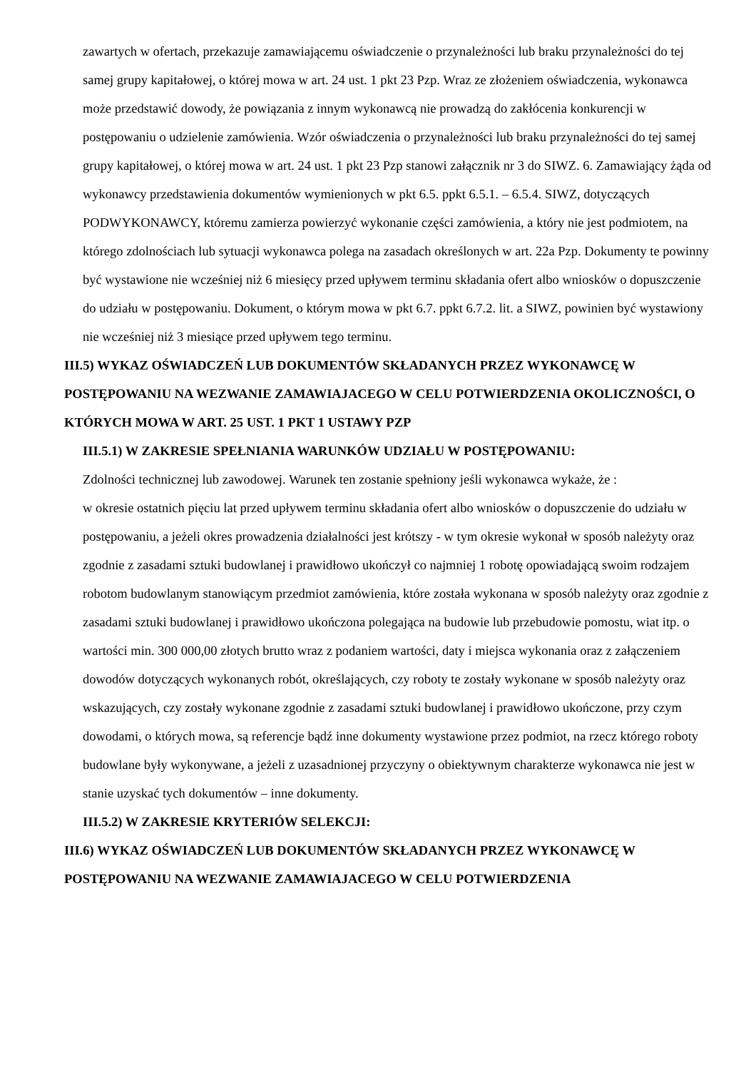zawartych w ofertach, przekazuje zamawiającemu oświadczenie o przynależności lub braku przynależności do tej samej grupy kapitałowej, o której mowa w art. 24 ust. 1 pkt 23 Pzp. Wraz ze złożeniem oświadczenia, wykonawca może przedstawić dowody, że powiązania z innym wykonawcą nie prowadzą do zakłócenia konkurencji w postępowaniu o udzielenie zamówienia. Wzór oświadczenia o przynależności lub braku przynależności do tej samej grupy kapitałowej, o której mowa w art. 24 ust. 1 pkt 23 Pzp stanowi załącznik nr 3 do SIWZ. 6. Zamawiający żąda od wykonawcy przedstawienia dokumentów wymienionych w pkt 6.5. ppkt 6.5.1. – 6.5.4. SIWZ, dotyczących PODWYKONAWCY, któremu zamierza powierzyć wykonanie części zamówienia, a który nie jest podmiotem, na którego zdolnościach lub sytuacji wykonawca polega na zasadach określonych w art. 22a Pzp. Dokumenty te powinny być wystawione nie wcześniej niż 6 miesięcy przed upływem terminu składania ofert albo wniosków o dopuszczenie do udziału w postępowaniu. Dokument, o którym mowa w pkt 6.7. ppkt 6.7.2. lit. a SIWZ, powinien być wystawiony nie wcześniej niż 3 miesiące przed upływem tego terminu.
III.5) WYKAZ OŚWIADCZEŃ LUB DOKUMENTÓW SKŁADANYCH PRZEZ WYKONAWCĘ W POSTĘPOWANIU NA WEZWANIE ZAMAWIAJACEGO W CELU POTWIERDZENIA OKOLICZNOŚCI, O KTÓRYCH MOWA W ART. 25 UST. 1 PKT 1 USTAWY PZP
III.5.1) W ZAKRESIE SPEŁNIANIA WARUNKÓW UDZIAŁU W POSTĘPOWANIU:
Zdolności technicznej lub zawodowej. Warunek ten zostanie spełniony jeśli wykonawca wykaże, że :
w okresie ostatnich pięciu lat przed upływem terminu składania ofert albo wniosków o dopuszczenie do udziału w postępowaniu, a jeżeli okres prowadzenia działalności jest krótszy - w tym okresie wykonał w sposób należyty oraz zgodnie z zasadami sztuki budowlanej i prawidłowo ukończył co najmniej 1 robotę opowiadającą swoim rodzajem robotom budowlanym stanowiącym przedmiot zamówienia, które została wykonana w sposób należyty oraz zgodnie z zasadami sztuki budowlanej i prawidłowo ukończona polegająca na budowie lub przebudowie pomostu, wiat itp. o wartości min. 300 000,00 złotych brutto wraz z podaniem wartości, daty i miejsca wykonania oraz z załączeniem dowodów dotyczących wykonanych robót, określających, czy roboty te zostały wykonane w sposób należyty oraz wskazujących, czy zostały wykonane zgodnie z zasadami sztuki budowlanej i prawidłowo ukończone, przy czym dowodami, o których mowa, są referencje bądź inne dokumenty wystawione przez podmiot, na rzecz którego roboty budowlane były wykonywane, a jeżeli z uzasadnionej przyczyny o obiektywnym charakterze wykonawca nie jest w stanie uzyskać tych dokumentów – inne dokumenty.
III.5.2) W ZAKRESIE KRYTERIÓW SELEKCJI:
III.6) WYKAZ OŚWIADCZEŃ LUB DOKUMENTÓW SKŁADANYCH PRZEZ WYKONAWCĘ W POSTĘPOWANIU NA WEZWANIE ZAMAWIAJACEGO W CELU POTWIERDZENIA